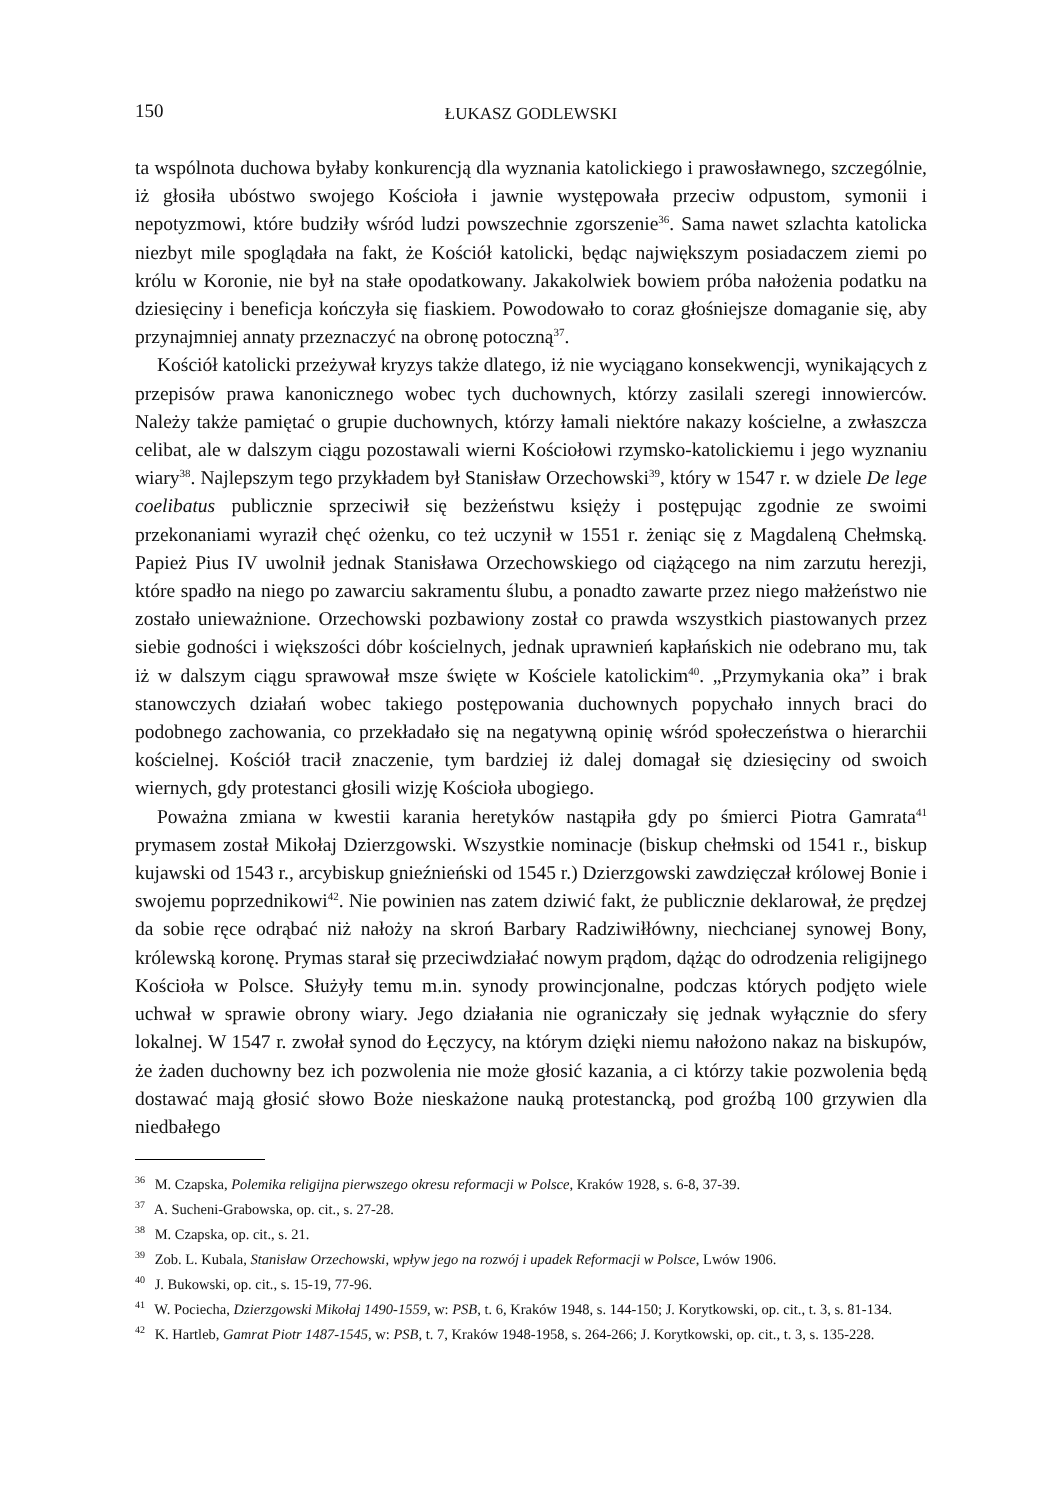150 ŁUKASZ GODLEWSKI
ta wspólnota duchowa byłaby konkurencją dla wyznania katolickiego i prawosławnego, szczególnie, iż głosiła ubóstwo swojego Kościoła i jawnie występowała przeciw odpustom, symonii i nepotyzmowi, które budziły wśród ludzi powszechnie zgorszenie<sup>36</sup>. Sama nawet szlachta katolicka niezbyt mile spoglądała na fakt, że Kościół katolicki, będąc największym posiadaczem ziemi po królu w Koronie, nie był na stałe opodatkowany. Jakakolwiek bowiem próba nałożenia podatku na dziesięciny i beneficja kończyła się fiaskiem. Powodowało to coraz głośniejsze domaganie się, aby przynajmniej annaty przeznaczyć na obronę potoczną<sup>37</sup>.
Kościół katolicki przeżywał kryzys także dlatego, iż nie wyciągano konsekwencji, wynikających z przepisów prawa kanonicznego wobec tych duchownych, którzy zasilali szeregi innowierców. Należy także pamiętać o grupie duchownych, którzy łamali niektóre nakazy kościelne, a zwłaszcza celibat, ale w dalszym ciągu pozostawali wierni Kościołowi rzymsko-katolickiemu i jego wyznaniu wiary<sup>38</sup>. Najlepszym tego przykładem był Stanisław Orzechowski<sup>39</sup>, który w 1547 r. w dziele De lege coelibatus publicznie sprzeciwił się bezżeństwu księży i postępując zgodnie ze swoimi przekonaniami wyraził chęć ożenku, co też uczynił w 1551 r. żeniąc się z Magdaleną Chełmską. Papież Pius IV uwolnił jednak Stanisława Orzechowskiego od ciążącego na nim zarzutu herezji, które spadło na niego po zawarciu sakramentu ślubu, a ponadto zawarte przez niego małżeństwo nie zostało unieważnione. Orzechowski pozbawiony został co prawda wszystkich piastowanych przez siebie godności i większości dóbr kościelnych, jednak uprawnień kapłańskich nie odebrano mu, tak iż w dalszym ciągu sprawował msze święte w Kościele katolickim<sup>40</sup>. „Przymykania oka” i brak stanowczych działań wobec takiego postępowania duchownych popychało innych braci do podobnego zachowania, co przekładało się na negatywną opinię wśród społeczeństwa o hierarchii kościelnej. Kościół tracił znaczenie, tym bardziej iż dalej domagał się dziesięciny od swoich wiernych, gdy protestanci głosili wizję Kościoła ubogiego.
Poważna zmiana w kwestii karania heretyków nastąpiła gdy po śmierci Piotra Gamrata<sup>41</sup> prymasem został Mikołaj Dzierzgowski. Wszystkie nominacje (biskup chełmski od 1541 r., biskup kujawski od 1543 r., arcybiskup gnieźnieński od 1545 r.) Dzierzgowski zawdzięczał królowej Bonie i swojemu poprzednikowi<sup>42</sup>. Nie powinien nas zatem dziwić fakt, że publicznie deklarował, że prędzej da sobie ręce odrąbać niż nałoży na skroń Barbary Radziwiłłówny, niechcianej synowej Bony, królewską koronę. Prymas starał się przeciwdziałać nowym prądom, dążąc do odrodzenia religijnego Kościoła w Polsce. Służyły temu m.in. synody prowincjonalne, podczas których podjęto wiele uchwał w sprawie obrony wiary. Jego działania nie ograniczały się jednak wyłącznie do sfery lokalnej. W 1547 r. zwołał synod do Łęczycy, na którym dzięki niemu nałożono nakaz na biskupów, że żaden duchowny bez ich pozwolenia nie może głosić kazania, a ci którzy takie pozwolenia będą dostawać mają głosić słowo Boże nieskażone nauką protestancką, pod groźbą 100 grzywien dla niedbałego
<sup>36</sup> M. Czapska, Polemika religijna pierwszego okresu reformacji w Polsce, Kraków 1928, s. 6-8, 37-39.
<sup>37</sup> A. Sucheni-Grabowska, op. cit., s. 27-28.
<sup>38</sup> M. Czapska, op. cit., s. 21.
<sup>39</sup> Zob. L. Kubala, Stanisław Orzechowski, wpływ jego na rozwój i upadek Reformacji w Polsce, Lwów 1906.
<sup>40</sup> J. Bukowski, op. cit., s. 15-19, 77-96.
<sup>41</sup> W. Pociecha, Dzierzgowski Mikołaj 1490-1559, w: PSB, t. 6, Kraków 1948, s. 144-150; J. Korytkowski, op. cit., t. 3, s. 81-134.
<sup>42</sup> K. Hartleb, Gamrat Piotr 1487-1545, w: PSB, t. 7, Kraków 1948-1958, s. 264-266; J. Korytkowski, op. cit., t. 3, s. 135-228.